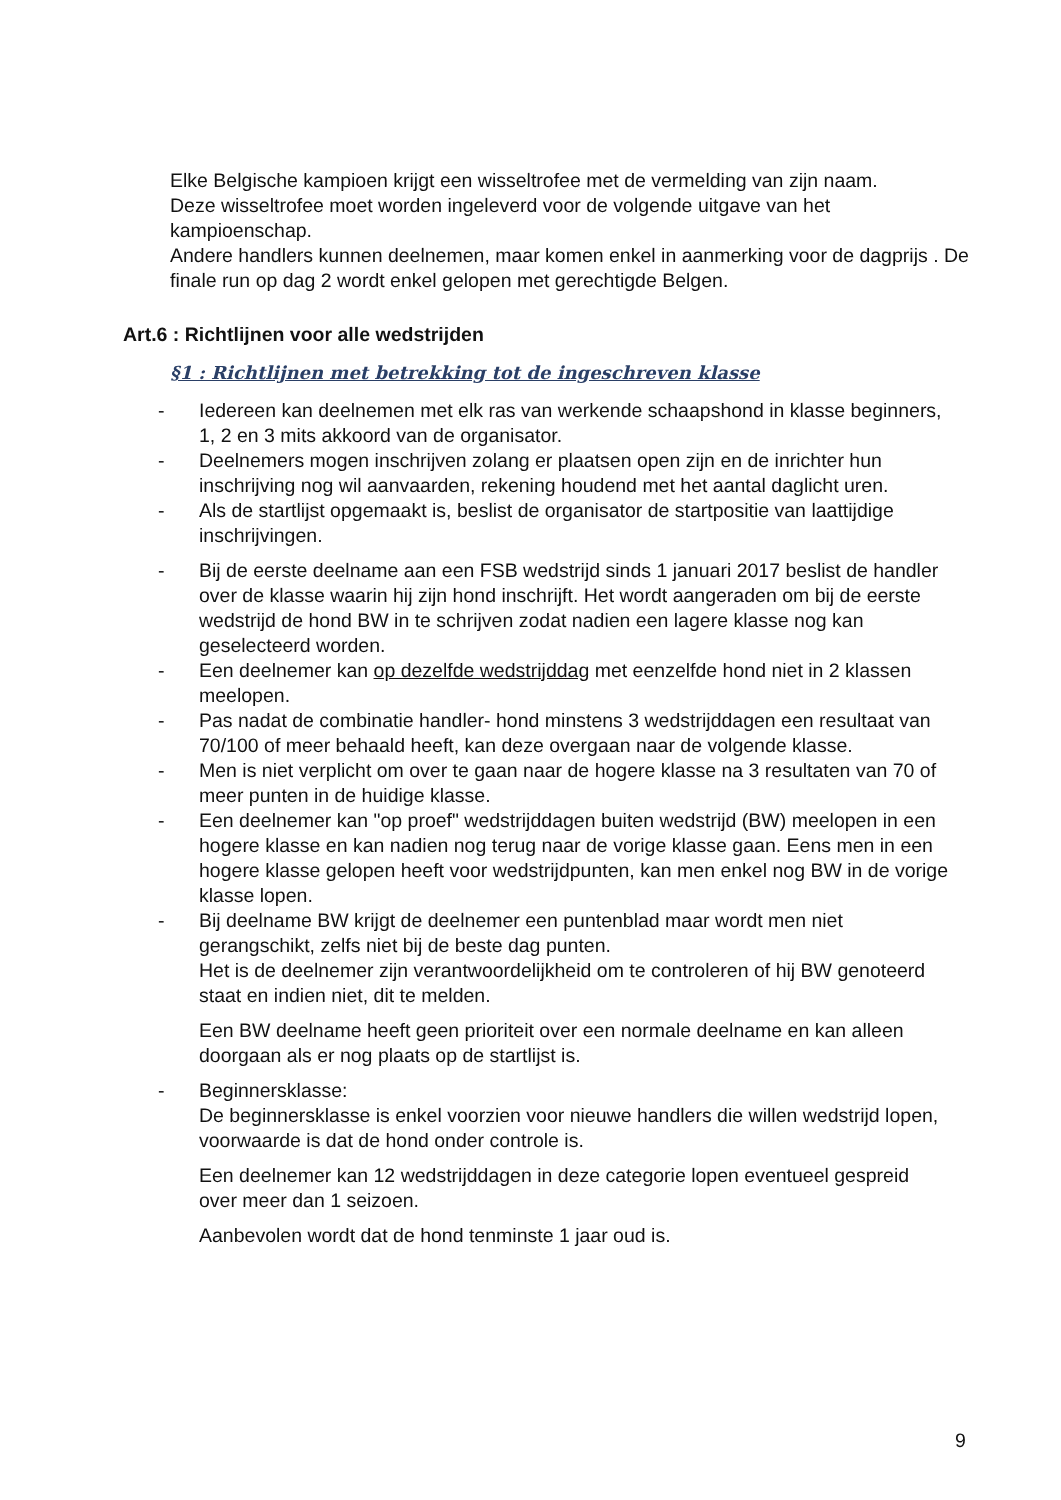Elke Belgische kampioen krijgt een wisseltrofee met de vermelding van zijn naam.
Deze wisseltrofee moet worden ingeleverd voor de volgende uitgave van het kampioenschap.
Andere handlers kunnen deelnemen, maar komen enkel in aanmerking voor de dagprijs . De finale run op dag 2 wordt enkel gelopen met gerechtigde Belgen.
Art.6 : Richtlijnen voor alle wedstrijden
§1 : Richtlijnen met betrekking tot de ingeschreven klasse
- Iedereen kan deelnemen met elk ras van werkende schaapshond in klasse beginners, 1, 2 en 3 mits akkoord van de organisator.
- Deelnemers mogen inschrijven zolang er plaatsen open zijn en de inrichter hun inschrijving nog wil aanvaarden, rekening houdend met het aantal daglicht uren.
- Als de startlijst opgemaakt is, beslist de organisator de startpositie van laattijdige inschrijvingen.
- Bij de eerste deelname aan een FSB wedstrijd sinds 1 januari 2017 beslist de handler over de klasse waarin hij zijn hond inschrijft. Het wordt aangeraden om bij de eerste wedstrijd de hond BW in te schrijven zodat nadien een lagere klasse nog kan geselecteerd worden.
- Een deelnemer kan op dezelfde wedstrijddag met eenzelfde hond niet in 2 klassen meelopen.
- Pas nadat de combinatie handler- hond minstens 3 wedstrijddagen een resultaat van 70/100 of meer behaald heeft, kan deze overgaan naar de volgende klasse.
- Men is niet verplicht om over te gaan naar de hogere klasse na 3 resultaten van 70 of meer punten in de huidige klasse.
- Een deelnemer kan "op proef" wedstrijddagen buiten wedstrijd (BW) meelopen in een hogere klasse en kan nadien nog terug naar de vorige klasse gaan. Eens men in een hogere klasse gelopen heeft voor wedstrijdpunten, kan men enkel nog BW in de vorige klasse lopen.
- Bij deelname BW krijgt de deelnemer een puntenblad maar wordt men niet gerangschikt, zelfs niet bij de beste dag punten.
Het is de deelnemer zijn verantwoordelijkheid om te controleren of hij BW genoteerd staat en indien niet, dit te melden.
Een BW deelname heeft geen prioriteit over een normale deelname en kan alleen doorgaan als er nog plaats op de startlijst is.
- Beginnersklasse:
De beginnersklasse is enkel voorzien voor nieuwe handlers die willen wedstrijd lopen, voorwaarde is dat de hond onder controle is.
Een deelnemer kan 12 wedstrijddagen in deze categorie lopen eventueel gespreid over meer dan 1 seizoen.
Aanbevolen wordt dat de hond tenminste 1 jaar oud is.
9